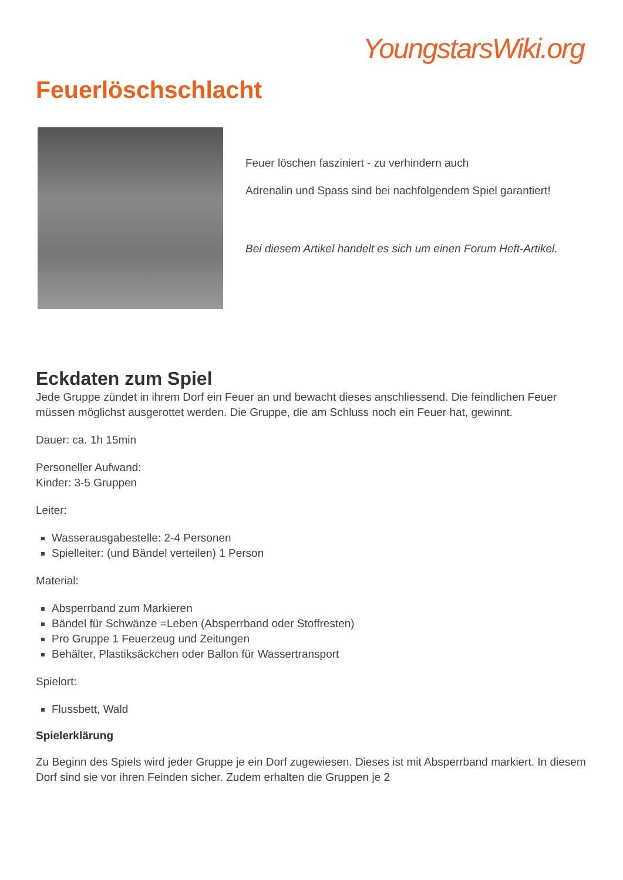YoungstarsWiki.org
Feuerlöschschlacht
Feuer löschen fasziniert - zu verhindern auch
Adrenalin und Spass sind bei nachfolgendem Spiel garantiert!
Bei diesem Artikel handelt es sich um einen Forum Heft-Artikel.
Eckdaten zum Spiel
Jede Gruppe zündet in ihrem Dorf ein Feuer an und bewacht dieses anschliessend. Die feindlichen Feuer müssen möglichst ausgerottet werden. Die Gruppe, die am Schluss noch ein Feuer hat, gewinnt.
Dauer: ca. 1h 15min
Personeller Aufwand:
Kinder: 3-5 Gruppen
Leiter:
Wasserausgabestelle: 2-4 Personen
Spielleiter: (und Bändel verteilen) 1 Person
Material:
Absperrband zum Markieren
Bändel für Schwänze =Leben (Absperrband oder Stoffresten)
Pro Gruppe 1 Feuerzeug und Zeitungen
Behälter, Plastiksäckchen oder Ballon für Wassertransport
Spielort:
Flussbett, Wald
Spielerklärung
Zu Beginn des Spiels wird jeder Gruppe je ein Dorf zugewiesen. Dieses ist mit Absperrband markiert. In diesem Dorf sind sie vor ihren Feinden sicher. Zudem erhalten die Gruppen je 2